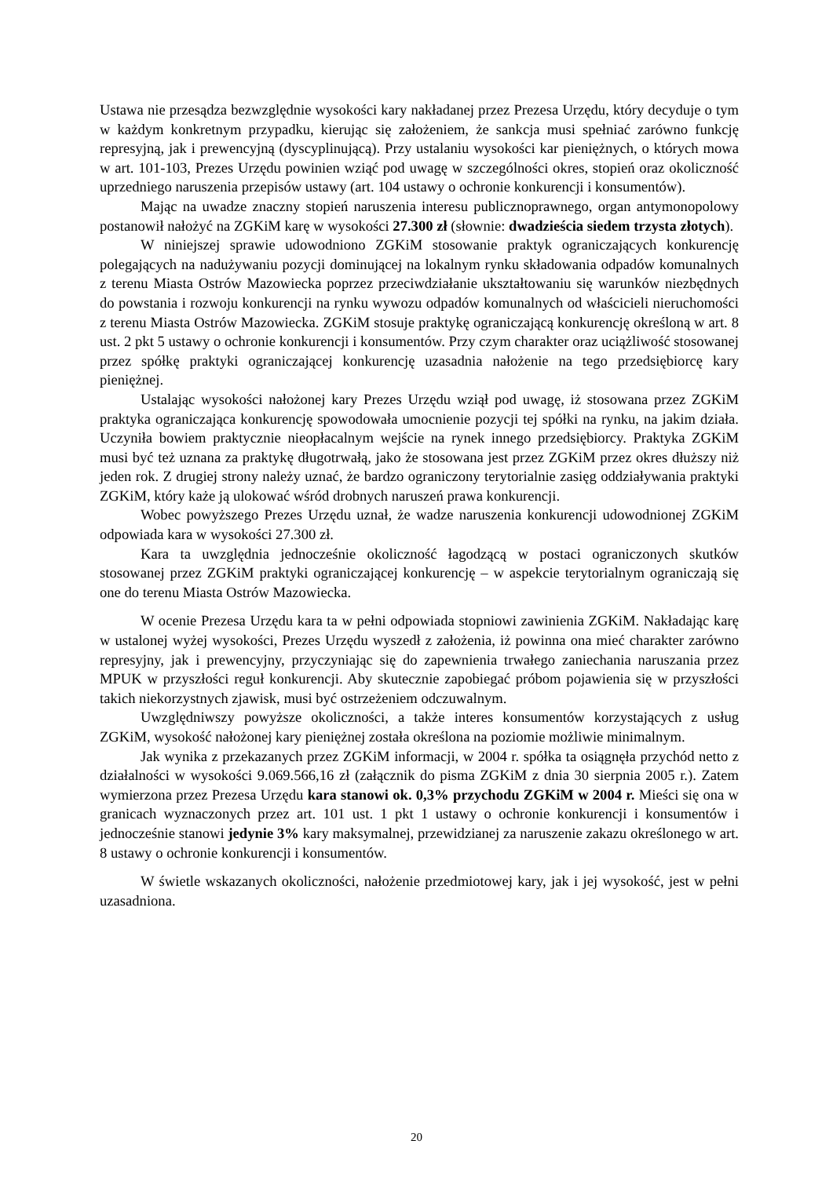Ustawa nie przesądza bezwzględnie wysokości kary nakładanej przez Prezesa Urzędu, który decyduje o tym w każdym konkretnym przypadku, kierując się założeniem, że sankcja musi spełniać zarówno funkcję represyjną, jak i prewencyjną (dyscyplinującą). Przy ustalaniu wysokości kar pieniężnych, o których mowa w art. 101-103, Prezes Urzędu powinien wziąć pod uwagę w szczególności okres, stopień oraz okoliczność uprzedniego naruszenia przepisów ustawy (art. 104 ustawy o ochronie konkurencji i konsumentów).
Mając na uwadze znaczny stopień naruszenia interesu publicznoprawnego, organ antymonopolowy postanowił nałożyć na ZGKiM karę w wysokości 27.300 zł (słownie: dwadzieścia siedem trzysta złotych).
W niniejszej sprawie udowodniono ZGKiM stosowanie praktyk ograniczających konkurencję polegających na nadużywaniu pozycji dominującej na lokalnym rynku składowania odpadów komunalnych z terenu Miasta Ostrów Mazowiecka poprzez przeciwdziałanie ukształtowaniu się warunków niezbędnych do powstania i rozwoju konkurencji na rynku wywozu odpadów komunalnych od właścicieli nieruchomości z terenu Miasta Ostrów Mazowiecka. ZGKiM stosuje praktykę ograniczającą konkurencję określoną w art. 8 ust. 2 pkt 5 ustawy o ochronie konkurencji i konsumentów. Przy czym charakter oraz uciążliwość stosowanej przez spółkę praktyki ograniczającej konkurencję uzasadnia nałożenie na tego przedsiębiorcę kary pieniężnej.
Ustalając wysokości nałożonej kary Prezes Urzędu wziął pod uwagę, iż stosowana przez ZGKiM praktyka ograniczająca konkurencję spowodowała umocnienie pozycji tej spółki na rynku, na jakim działa. Uczyniła bowiem praktycznie nieopłacalnym wejście na rynek innego przedsiębiorcy. Praktyka ZGKiM musi być też uznana za praktykę długotrwałą, jako że stosowana jest przez ZGKiM przez okres dłuższy niż jeden rok. Z drugiej strony należy uznać, że bardzo ograniczony terytorialnie zasięg oddziaływania praktyki ZGKiM, który każe ją ulokować wśród drobnych naruszeń prawa konkurencji.
Wobec powyższego Prezes Urzędu uznał, że wadze naruszenia konkurencji udowodnionej ZGKiM odpowiada kara w wysokości 27.300 zł.
Kara ta uwzględnia jednocześnie okoliczność łagodzącą w postaci ograniczonych skutków stosowanej przez ZGKiM praktyki ograniczającej konkurencję – w aspekcie terytorialnym ograniczają się one do terenu Miasta Ostrów Mazowiecka.
W ocenie Prezesa Urzędu kara ta w pełni odpowiada stopniowi zawinienia ZGKiM. Nakładając karę w ustalonej wyżej wysokości, Prezes Urzędu wyszedł z założenia, iż powinna ona mieć charakter zarówno represyjny, jak i prewencyjny, przyczyniając się do zapewnienia trwałego zaniechania naruszania przez MPUK w przyszłości reguł konkurencji. Aby skutecznie zapobiegać próbom pojawienia się w przyszłości takich niekorzystnych zjawisk, musi być ostrzeżeniem odczuwalnym.
Uwzględniwszy powyższe okoliczności, a także interes konsumentów korzystających z usług ZGKiM, wysokość nałożonej kary pieniężnej została określona na poziomie możliwie minimalnym.
Jak wynika z przekazanych przez ZGKiM informacji, w 2004 r. spółka ta osiągnęła przychód netto z działalności w wysokości 9.069.566,16 zł (załącznik do pisma ZGKiM z dnia 30 sierpnia 2005 r.). Zatem wymierzona przez Prezesa Urzędu kara stanowi ok. 0,3% przychodu ZGKiM w 2004 r. Mieści się ona w granicach wyznaczonych przez art. 101 ust. 1 pkt 1 ustawy o ochronie konkurencji i konsumentów i jednocześnie stanowi jedynie 3% kary maksymalnej, przewidzianej za naruszenie zakazu określonego w art. 8 ustawy o ochronie konkurencji i konsumentów.
W świetle wskazanych okoliczności, nałożenie przedmiotowej kary, jak i jej wysokość, jest w pełni uzasadniona.
20